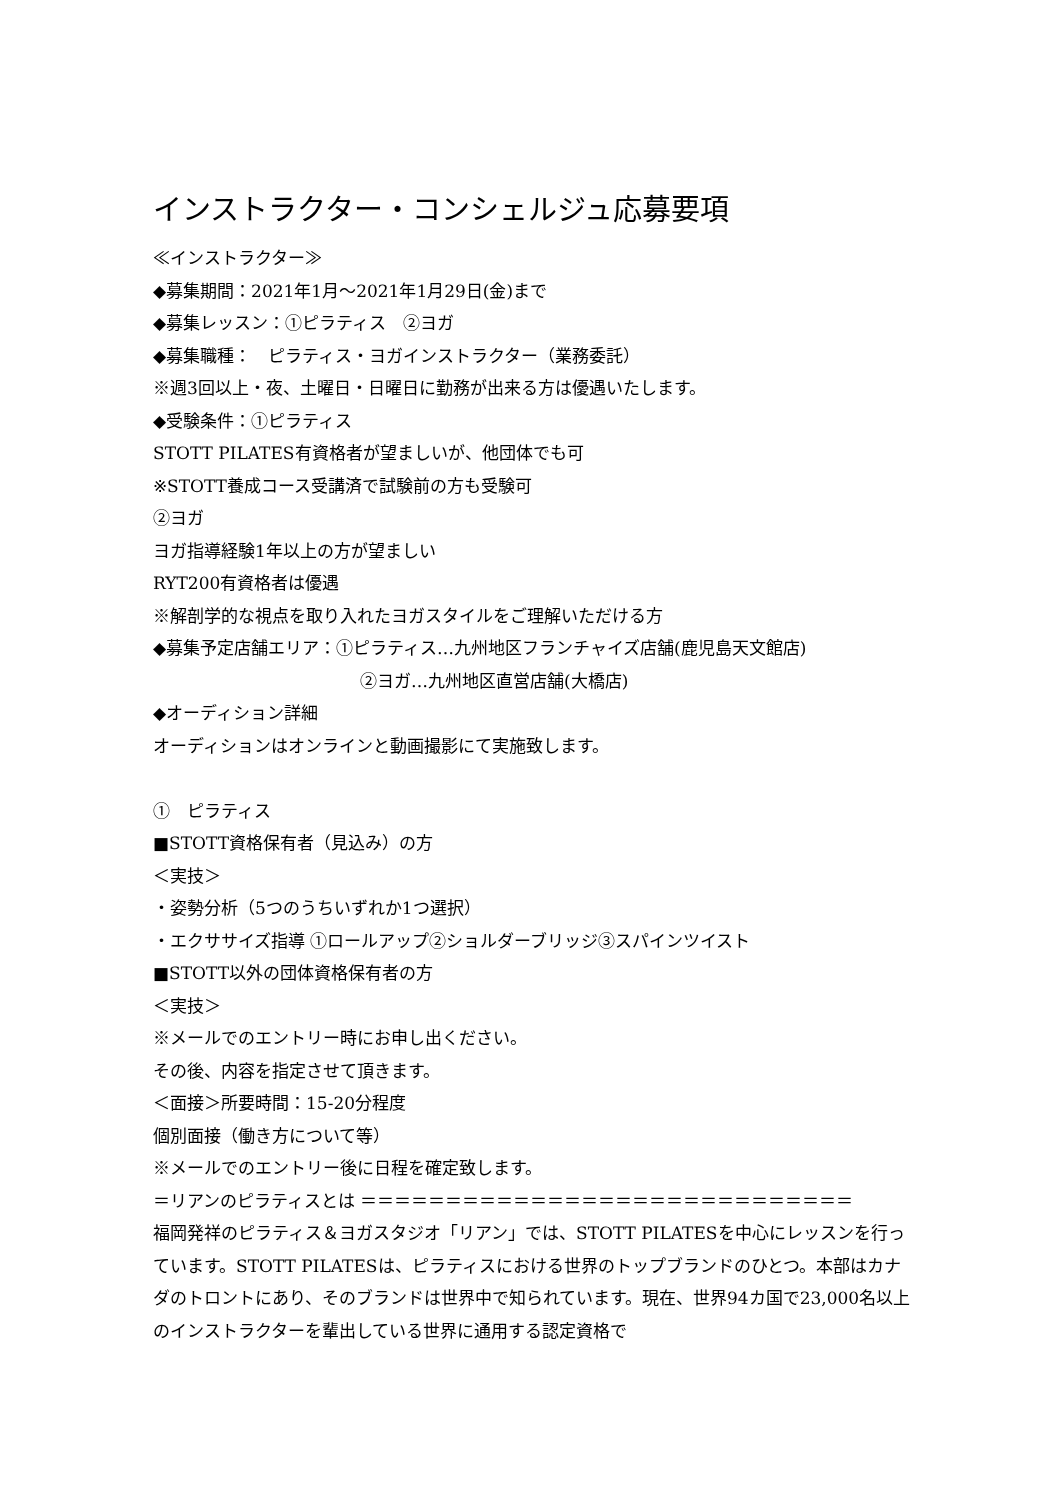インストラクター・コンシェルジュ応募要項
≪インストラクター≫
◆募集期間：2021年1月～2021年1月29日(金)まで
◆募集レッスン：①ピラティス　②ヨガ
◆募集職種：　ピラティス・ヨガインストラクター（業務委託）
※週3回以上・夜、土曜日・日曜日に勤務が出来る方は優遇いたします。
◆受験条件：①ピラティス
STOTT PILATES有資格者が望ましいが、他団体でも可
※STOTT養成コース受講済で試験前の方も受験可
②ヨガ
ヨガ指導経験1年以上の方が望ましい
RYT200有資格者は優遇
※解剖学的な視点を取り入れたヨガスタイルをご理解いただける方
◆募集予定店舗エリア：①ピラティス…九州地区フランチャイズ店舗(鹿児島天文館店)
②ヨガ…九州地区直営店舗(大橋店)
◆オーディション詳細
オーディションはオンラインと動画撮影にて実施致します。
①　ピラティス
■STOTT資格保有者（見込み）の方
＜実技＞
・姿勢分析（5つのうちいずれか1つ選択）
・エクササイズ指導 ①ロールアップ②ショルダーブリッジ③スパインツイスト
■STOTT以外の団体資格保有者の方
＜実技＞
※メールでのエントリー時にお申し出ください。
その後、内容を指定させて頂きます。
＜面接＞所要時間：15-20分程度
個別面接（働き方について等）
※メールでのエントリー後に日程を確定致します。
＝リアンのピラティスとは ＝＝＝＝＝＝＝＝＝＝＝＝＝＝＝＝＝＝＝＝＝＝＝＝＝＝＝＝＝
福岡発祥のピラティス＆ヨガスタジオ「リアン」では、STOTT PILATESを中心にレッスンを行っています。STOTT PILATESは、ピラティスにおける世界のトップブランドのひとつ。本部はカナダのトロントにあり、そのブランドは世界中で知られています。現在、世界94カ国で23,000名以上のインストラクターを輩出している世界に通用する認定資格で